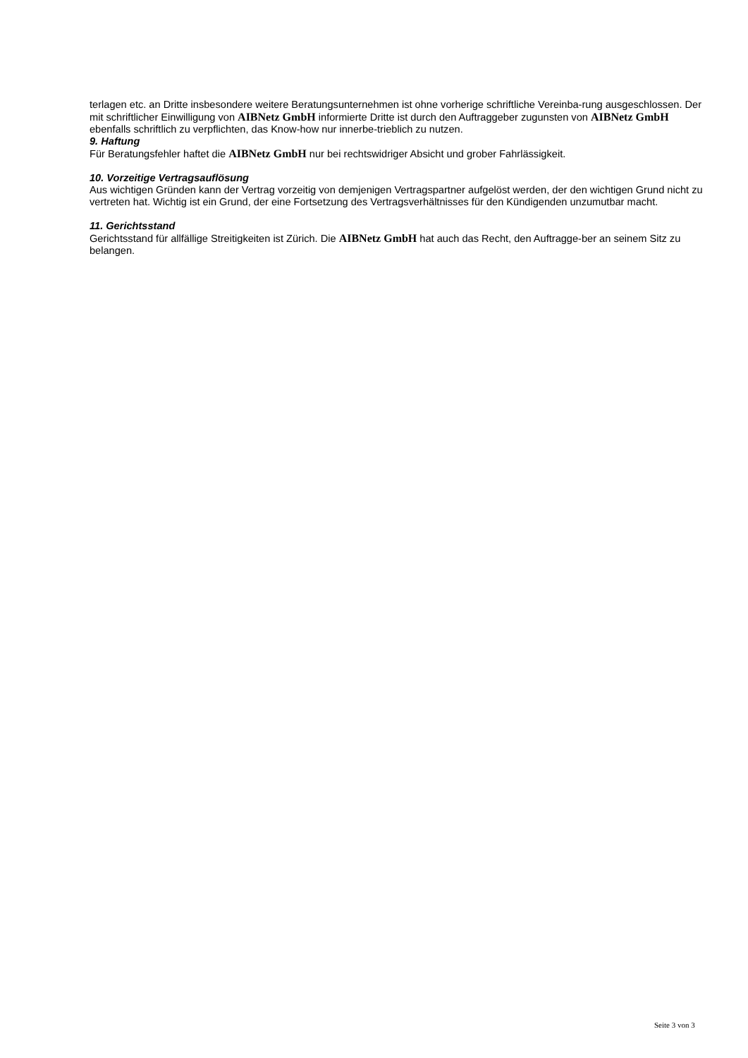terlagen etc. an Dritte insbesondere weitere Beratungsunternehmen ist ohne vorherige schriftliche Vereinba-rung ausgeschlossen. Der mit schriftlicher Einwilligung von AIBNetz GmbH informierte Dritte ist durch den Auftraggeber zugunsten von AIBNetz GmbH ebenfalls schriftlich zu verpflichten, das Know-how nur innerbe-trieblich zu nutzen.
9. Haftung
Für Beratungsfehler haftet die AIBNetz GmbH nur bei rechtswidriger Absicht und grober Fahrlässigkeit.
10. Vorzeitige Vertragsauflösung
Aus wichtigen Gründen kann der Vertrag vorzeitig von demjenigen Vertragspartner aufgelöst werden, der den wichtigen Grund nicht zu vertreten hat. Wichtig ist ein Grund, der eine Fortsetzung des Vertragsverhältnisses für den Kündigenden unzumutbar macht.
11. Gerichtsstand
Gerichtsstand für allfällige Streitigkeiten ist Zürich. Die AIBNetz GmbH hat auch das Recht, den Auftragge-ber an seinem Sitz zu belangen.
Seite 3 von 3